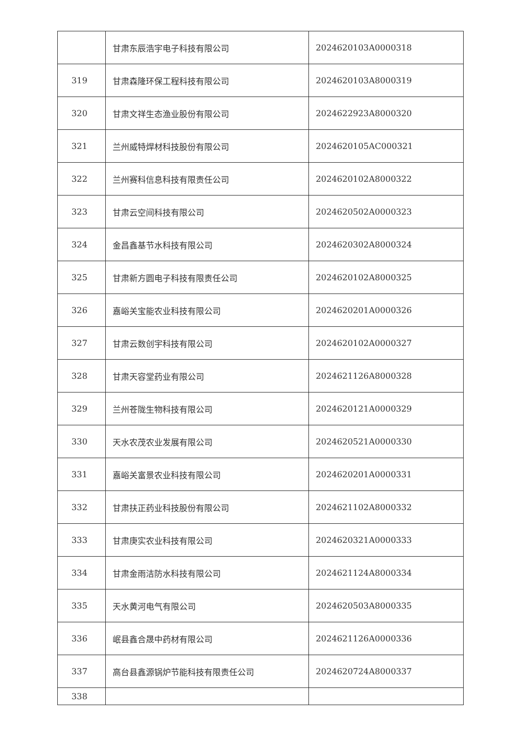| | 甘肃东辰浩宇电子科技有限公司 | 2024620103A0000318 |
| 319 | 甘肃森隆环保工程科技有限公司 | 2024620103A8000319 |
| 320 | 甘肃文祥生态渔业股份有限公司 | 2024622923A8000320 |
| 321 | 兰州威特焊材科技股份有限公司 | 2024620105AC000321 |
| 322 | 兰州赛科信息科技有限责任公司 | 2024620102A8000322 |
| 323 | 甘肃云空间科技有限公司 | 2024620502A0000323 |
| 324 | 金昌鑫基节水科技有限公司 | 2024620302A8000324 |
| 325 | 甘肃新方圆电子科技有限责任公司 | 2024620102A8000325 |
| 326 | 嘉峪关宝能农业科技有限公司 | 2024620201A0000326 |
| 327 | 甘肃云数创宇科技有限公司 | 2024620102A0000327 |
| 328 | 甘肃天容堂药业有限公司 | 2024621126A8000328 |
| 329 | 兰州苍陇生物科技有限公司 | 2024620121A0000329 |
| 330 | 天水农茂农业发展有限公司 | 2024620521A0000330 |
| 331 | 嘉峪关富景农业科技有限公司 | 2024620201A0000331 |
| 332 | 甘肃扶正药业科技股份有限公司 | 2024621102A8000332 |
| 333 | 甘肃庚实农业科技有限公司 | 2024620321A0000333 |
| 334 | 甘肃金雨洁防水科技有限公司 | 2024621124A8000334 |
| 335 | 天水黄河电气有限公司 | 2024620503A8000335 |
| 336 | 岷县鑫合晟中药材有限公司 | 2024621126A0000336 |
| 337 | 高台县鑫源锅炉节能科技有限责任公司 | 2024620724A8000337 |
| 338 | | |